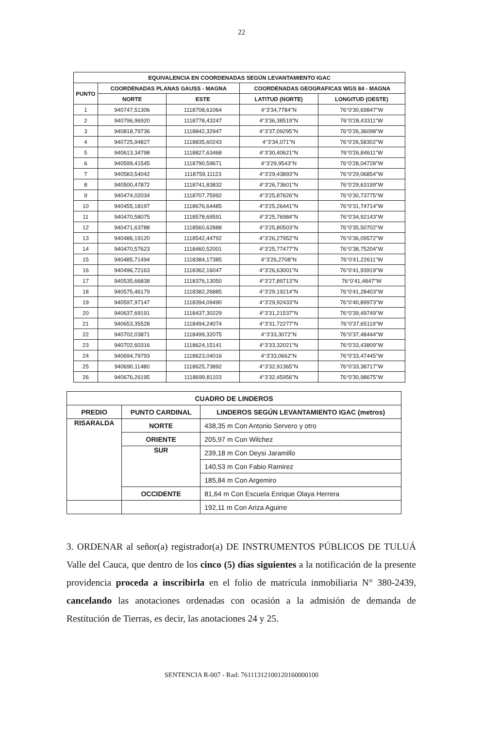22
| EQUIVALENCIA EN COORDENADAS SEGÚN LEVANTAMIENTO IGAC | | | | |
| --- | --- | --- | --- | --- |
| PUNTO | COORDENADAS PLANAS GAUSS - MAGNA | | COORDENADAS GEOGRAFICAS WGS 84 - MAGNA | |
| | NORTE | ESTE | LATITUD (NORTE) | LONGITUD (OESTE) |
| 1 | 940747,51306 | 1118708,61064 | 4°3'34,7784"N | 76°0'30,69847"W |
| 2 | 940796,96920 | 1118778,43247 | 4°3'36,38519"N | 76°0'28,43311"W |
| 3 | 940818,79736 | 1118842,32947 | 4°3'37,09295"N | 76°0'26,36098"W |
| 4 | 940725,94827 | 1118835,60243 | 4°3'34,071"N | 76°0'26,58302"W |
| 5 | 940613,34798 | 1118827,63468 | 4°3'30,40621"N | 76°0'26,84611"W |
| 6 | 940599,41545 | 1118790,59671 | 4°3'29,9543"N | 76°0'28,04728"W |
| 7 | 940583,54042 | 1118759,11123 | 4°3'29,43893"N | 76°0'29,06854"W |
| 8 | 940500,47872 | 1118741,83832 | 4°3'26,73601"N | 76°0'29,63199"W |
| 9 | 940474,02034 | 1118707,75992 | 4°3'25,87626"N | 76°0'30,73775"W |
| 10 | 940455,18197 | 1118676,64485 | 4°3'25,26441"N | 76°0'31,74714"W |
| 11 | 940470,58075 | 1118578,69591 | 4°3'25,76984"N | 76°0'34,92143"W |
| 12 | 940471,63788 | 1118560,62888 | 4°3'25,80503"N | 76°0'35,50702"W |
| 13 | 940486,19120 | 1118542,44792 | 4°3'26,27952"N | 76°0'36,09572"W |
| 14 | 940470,57623 | 1118460,52001 | 4°3'25,77477"N | 76°0'38,75204"W |
| 15 | 940485,71494 | 1118384,17385 | 4°3'26,2708"N | 76°0'41,22611"W |
| 16 | 940496,72163 | 1118362,16047 | 4°3'26,63001"N | 76°0'41,93919"W |
| 17 | 940535,66838 | 1118376,13050 | 4°3'27,89713"N | 76°0'41,4847"W |
| 18 | 940575,46179 | 1118382,26885 | 4°3'29,19214"N | 76°0'41,28403"W |
| 19 | 940597,97147 | 1118394,09490 | 4°3'29,92433"N | 76°0'40,89973"W |
| 20 | 940637,69191 | 1118437,30229 | 4°3'31,21537"N | 76°0'39,49749"W |
| 21 | 940653,35528 | 1118494,24074 | 4°3'31,72277"N | 76°0'37,65119"W |
| 22 | 940702,03871 | 1118499,32075 | 4°3'33,3072"N | 76°0'37,48444"W |
| 23 | 940702,60316 | 1118624,15141 | 4°3'33,32021"N | 76°0'33,43809"W |
| 24 | 940694,79793 | 1118623,04016 | 4°3'33,0662"N | 76°0'33,47445"W |
| 25 | 940690,11480 | 1118625,73892 | 4°3'32,91365"N | 76°0'33,38717"W |
| 26 | 940676,26195 | 1118699,81103 | 4°3'32,45956"N | 76°0'30,98675"W |
| CUADRO DE LINDEROS | | |
| --- | --- | --- |
| PREDIO | PUNTO CARDINAL | LINDEROS SEGÚN LEVANTAMIENTO IGAC (metros) |
| RISARALDA | NORTE | 438,35 m Con Antonio Servero y otro |
| | ORIENTE | 205,97 m Con Wilchez |
| | SUR | 239,18 m Con Deysi Jaramillo |
| | | 140,53 m Con Fabio Ramirez |
| | | 185,84 m Con Argemiro |
| | OCCIDENTE | 81,64 m Con Escuela Enrique Olaya Herrera |
| | | 192,11 m Con Ariza Aguirre |
3. ORDENAR al señor(a) registrador(a) DE INSTRUMENTOS PÚBLICOS DE TULUÁ Valle del Cauca, que dentro de los cinco (5) días siguientes a la notificación de la presente providencia proceda a inscribirla en el folio de matrícula inmobiliaria N° 380-2439, cancelando las anotaciones ordenadas con ocasión a la admisión de demanda de Restitución de Tierras, es decir, las anotaciones 24 y 25.
SENTENCIA R-007 - Rad: 76111312100120160000100